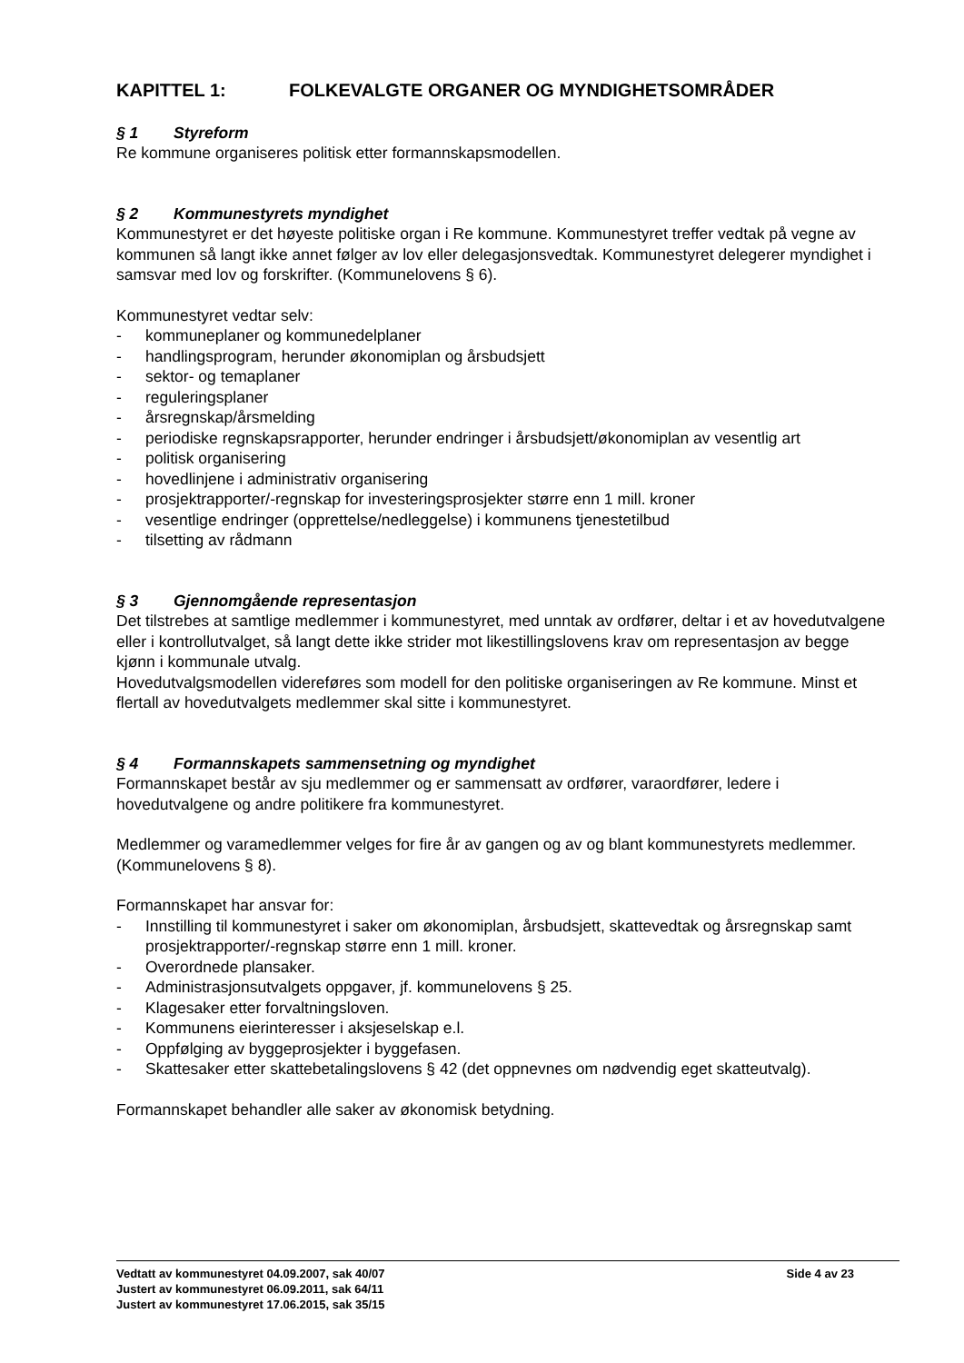KAPITTEL 1: FOLKEVALGTE ORGANER OG MYNDIGHETSOMRÅDER
§ 1 Styreform
Re kommune organiseres politisk etter formannskapsmodellen.
§ 2 Kommunestyrets myndighet
Kommunestyret er det høyeste politiske organ i Re kommune. Kommunestyret treffer vedtak på vegne av kommunen så langt ikke annet følger av lov eller delegasjonsvedtak. Kommunestyret delegerer myndighet i samsvar med lov og forskrifter. (Kommunelovens § 6).
Kommunestyret vedtar selv:
- kommuneplaner og kommunedelplaner
- handlingsprogram, herunder økonomiplan og årsbudsjett
- sektor- og temaplaner
- reguleringsplaner
- årsregnskap/årsmelding
- periodiske regnskapsrapporter, herunder endringer i årsbudsjett/økonomiplan av vesentlig art
- politisk organisering
- hovedlinjene i administrativ organisering
- prosjektrapporter/-regnskap for investeringsprosjekter større enn 1 mill. kroner
- vesentlige endringer (opprettelse/nedleggelse) i kommunens tjenestetilbud
- tilsetting av rådmann
§ 3 Gjennomgående representasjon
Det tilstrebes at samtlige medlemmer i kommunestyret, med unntak av ordfører, deltar i et av hovedutvalgene eller i kontrollutvalget, så langt dette ikke strider mot likestillingslovens krav om representasjon av begge kjønn i kommunale utvalg.
Hovedutvalgsmodellen videreføres som modell for den politiske organiseringen av Re kommune. Minst et flertall av hovedutvalgets medlemmer skal sitte i kommunestyret.
§ 4 Formannskapets sammensetning og myndighet
Formannskapet består av sju medlemmer og er sammensatt av ordfører, varaordfører, ledere i hovedutvalgene og andre politikere fra kommunestyret.
Medlemmer og varamedlemmer velges for fire år av gangen og av og blant kommunestyrets medlemmer. (Kommunelovens § 8).
Formannskapet har ansvar for:
- Innstilling til kommunestyret i saker om økonomiplan, årsbudsjett, skattevedtak og årsregnskap samt prosjektrapporter/-regnskap større enn 1 mill. kroner.
- Overordnede plansaker.
- Administrasjonsutvalgets oppgaver, jf. kommunelovens § 25.
- Klagesaker etter forvaltningsloven.
- Kommunens eierinteresser i aksjeselskap e.l.
- Oppfølging av byggeprosjekter i byggefasen.
- Skattesaker etter skattebetalingslovens § 42 (det oppnevnes om nødvendig eget skatteutvalg).
Formannskapet behandler alle saker av økonomisk betydning.
Side 4 av 23 Vedtatt av kommunestyret 04.09.2007, sak 40/07
Justert av kommunestyret 06.09.2011, sak 64/11
Justert av kommunestyret 17.06.2015, sak 35/15